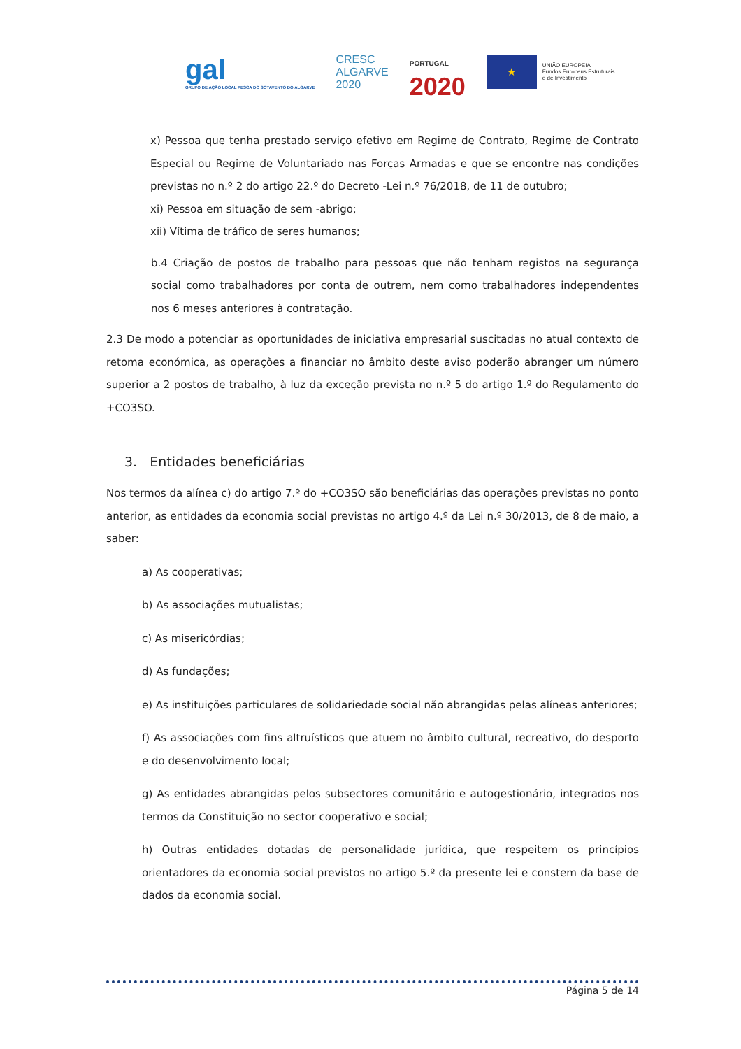gal
GRUPO DE AÇÃO LOCAL PESCA DO SOTAVENTO DO ALGARVE
CRESC
ALGARVE
2020
PORTUGAL
2020
★
UNIÃO EUROPEIA
Fundos Europeus Estruturais
e de Investimento
x) Pessoa que tenha prestado serviço efetivo em Regime de Contrato, Regime de Contrato Especial ou Regime de Voluntariado nas Forças Armadas e que se encontre nas condições previstas no n.º 2 do artigo 22.º do Decreto -Lei n.º 76/2018, de 11 de outubro;
xi) Pessoa em situação de sem -abrigo;
xii) Vítima de tráfico de seres humanos;
b.4 Criação de postos de trabalho para pessoas que não tenham registos na segurança social como trabalhadores por conta de outrem, nem como trabalhadores independentes nos 6 meses anteriores à contratação.
2.3 De modo a potenciar as oportunidades de iniciativa empresarial suscitadas no atual contexto de retoma económica, as operações a financiar no âmbito deste aviso poderão abranger um número superior a 2 postos de trabalho, à luz da exceção prevista no n.º 5 do artigo 1.º do Regulamento do +CO3SO.
3. Entidades beneficiárias
Nos termos da alínea c) do artigo 7.º do +CO3SO são beneficiárias das operações previstas no ponto anterior, as entidades da economia social previstas no artigo 4.º da Lei n.º 30/2013, de 8 de maio, a saber:
a) As cooperativas;
b) As associações mutualistas;
c) As misericórdias;
d) As fundações;
e) As instituições particulares de solidariedade social não abrangidas pelas alíneas anteriores;
f) As associações com fins altruísticos que atuem no âmbito cultural, recreativo, do desporto e do desenvolvimento local;
g) As entidades abrangidas pelos subsectores comunitário e autogestionário, integrados nos termos da Constituição no sector cooperativo e social;
h) Outras entidades dotadas de personalidade jurídica, que respeitem os princípios orientadores da economia social previstos no artigo 5.º da presente lei e constem da base de dados da economia social.
Página 5 de 14